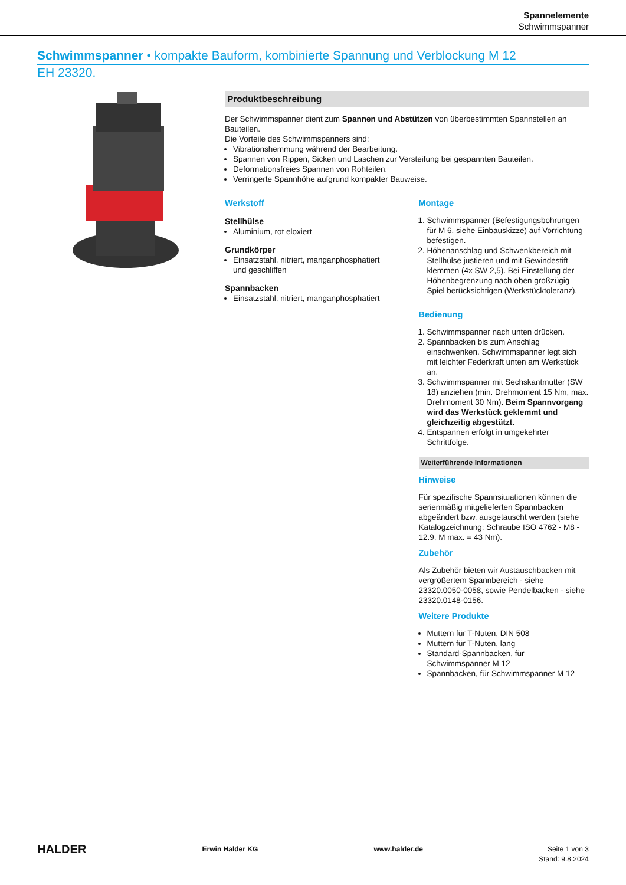Spannelemente
Schwimmspanner
Schwimmspanner • kompakte Bauform, kombinierte Spannung und Verblockung M 12
EH 23320.
Produktbeschreibung
Der Schwimmspanner dient zum Spannen und Abstützen von überbestimmten Spannstellen an Bauteilen.
Die Vorteile des Schwimmspanners sind:
Vibrationshemmung während der Bearbeitung.
Spannen von Rippen, Sicken und Laschen zur Versteifung bei gespannten Bauteilen.
Deformationsfreies Spannen von Rohteilen.
Verringerte Spannhöhe aufgrund kompakter Bauweise.
Werkstoff
Stellhülse
Aluminium, rot eloxiert
Grundkörper
Einsatzstahl, nitriert, manganphosphatiert und geschliffen
Spannbacken
Einsatzstahl, nitriert, manganphosphatiert
Montage
1. Schwimmspanner (Befestigungsbohrungen für M 6, siehe Einbauskizze) auf Vorrichtung befestigen.
2. Höhenanschlag und Schwenkbereich mit Stellhülse justieren und mit Gewindestift klemmen (4x SW 2,5). Bei Einstellung der Höhenbegrenzung nach oben großzügig Spiel berücksichtigen (Werkstücktoleranz).
Bedienung
1. Schwimmspanner nach unten drücken.
2. Spannbacken bis zum Anschlag einschwenken. Schwimmspanner legt sich mit leichter Federkraft unten am Werkstück an.
3. Schwimmspanner mit Sechskantmutter (SW 18) anziehen (min. Drehmoment 15 Nm, max. Drehmoment 30 Nm). Beim Spannvorgang wird das Werkstück geklemmt und gleichzeitig abgestützt.
4. Entspannen erfolgt in umgekehrter Schrittfolge.
Weiterführende Informationen
Hinweise
Für spezifische Spannsituationen können die serienmäßig mitgelieferten Spannbacken abgeändert bzw. ausgetauscht werden (siehe Katalogzeichnung: Schraube ISO 4762 - M8 - 12.9, M max. = 43 Nm).
Zubehör
Als Zubehör bieten wir Austauschbacken mit vergrößertem Spannbereich - siehe 23320.0050-0058, sowie Pendelbacken - siehe 23320.0148-0156.
Weitere Produkte
Muttern für T-Nuten, DIN 508
Muttern für T-Nuten, lang
Standard-Spannbacken, für Schwimmspanner M 12
Spannbacken, für Schwimmspanner M 12
HALDER Erwin Halder KG www.halder.de Seite 1 von 3
Stand: 9.8.2024